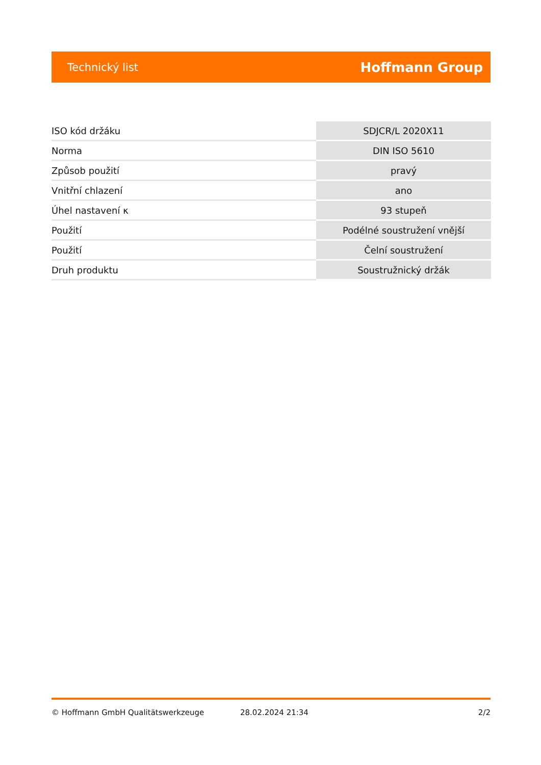Technický list Hoffmann Group
| ISO kód držáku | SDJCR/L 2020X11 |
| Norma | DIN ISO 5610 |
| Způsob použití | pravý |
| Vnitřní chlazení | ano |
| Úhel nastavení κ | 93 stupeň |
| Použití | Podélné soustružení vnější |
| Použití | Čelní soustružení |
| Druh produktu | Soustružnický držák |
© Hoffmann GmbH Qualitätswerkzeuge 28.02.2024 21:34 2/2